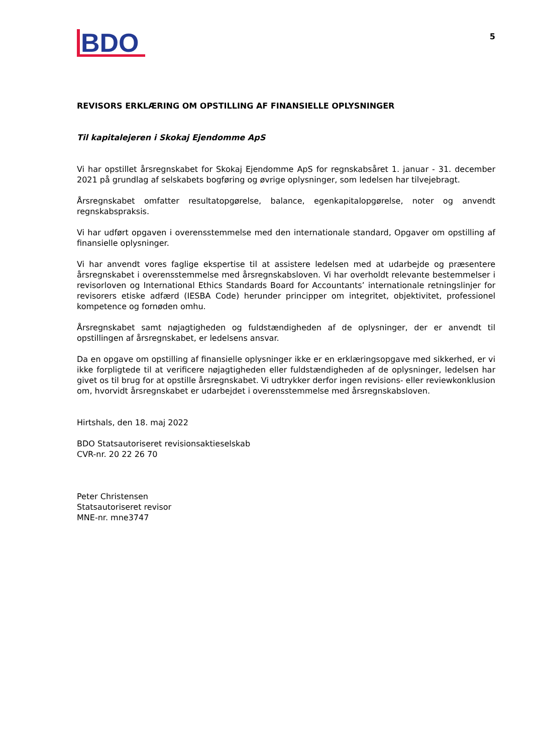BDO
5
REVISORS ERKLÆRING OM OPSTILLING AF FINANSIELLE OPLYSNINGER
Til kapitalejeren i Skokaj Ejendomme ApS
Vi har opstillet årsregnskabet for Skokaj Ejendomme ApS for regnskabsåret 1. januar - 31. december 2021 på grundlag af selskabets bogføring og øvrige oplysninger, som ledelsen har tilvejebragt.
Årsregnskabet omfatter resultatopgørelse, balance, egenkapitalopgørelse, noter og anvendt regnskabspraksis.
Vi har udført opgaven i overensstemmelse med den internationale standard, Opgaver om opstilling af finansielle oplysninger.
Vi har anvendt vores faglige ekspertise til at assistere ledelsen med at udarbejde og præsentere årsregnskabet i overensstemmelse med årsregnskabsloven. Vi har overholdt relevante bestemmelser i revisorloven og International Ethics Standards Board for Accountants’ internationale retningslinjer for revisorers etiske adfærd (IESBA Code) herunder principper om integritet, objektivitet, professionel kompetence og fornøden omhu.
Årsregnskabet samt nøjagtigheden og fuldstændigheden af de oplysninger, der er anvendt til opstillingen af årsregnskabet, er ledelsens ansvar.
Da en opgave om opstilling af finansielle oplysninger ikke er en erklæringsopgave med sikkerhed, er vi ikke forpligtede til at verificere nøjagtigheden eller fuldstændigheden af de oplysninger, ledelsen har givet os til brug for at opstille årsregnskabet. Vi udtrykker derfor ingen revisions- eller reviewkonklusion om, hvorvidt årsregnskabet er udarbejdet i overensstemmelse med årsregnskabsloven.
Hirtshals, den 18. maj 2022
BDO Statsautoriseret revisionsaktieselskab
CVR-nr. 20 22 26 70
Peter Christensen
Statsautoriseret revisor
MNE-nr. mne3747